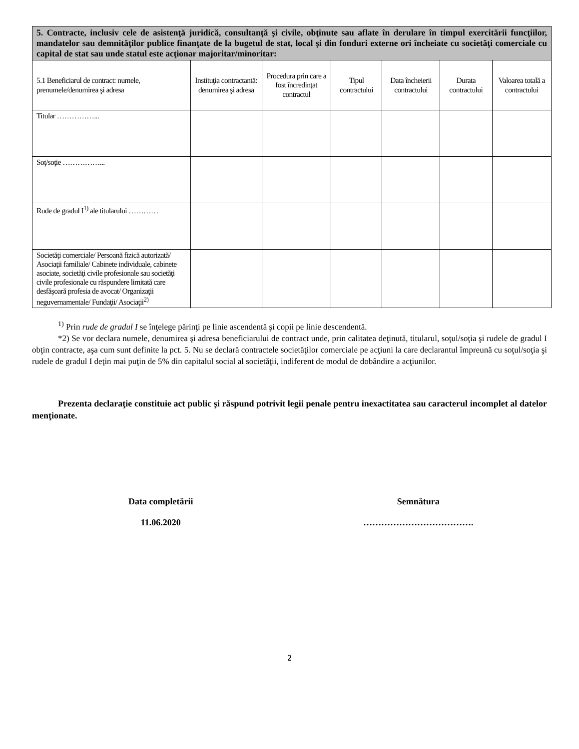| 5. Contracte, inclusiv cele de asistenţă juridică, consultanţă şi civile, obţinute sau aflate în derulare în timpul exercitării funcţiilor, mandatelor sau demnităţilor publice finanţate de la bugetul de stat, local şi din fonduri externe ori încheiate cu societăţi comerciale cu capital de stat sau unde statul este acţionar majoritar/minoritar: | | | | | | |
| 5.1 Beneficiarul de contract: numele, prenumele/denumirea şi adresa | Instituţia contractantă: denumirea şi adresa | Procedura prin care a fost încredinţat contractul | Tipul contractului | Data încheierii contractului | Durata contractului | Valoarea totală a contractului |
| Titular ……………... | | | | | | |
| Soţ/soţie ……………... | | | | | | |
| Rude de gradul I<sup>1)</sup> ale titularului ………… | | | | | | |
| Societăţi comerciale/ Persoană fizică autorizată/ Asociaţii familiale/ Cabinete individuale, cabinete asociate, societăţi civile profesionale sau societăţi civile profesionale cu răspundere limitată care desfăşoară profesia de avocat/ Organizaţii neguvernamentale/ Fundaţii/ Asociaţii<sup>2)</sup> | | | | | | |
<sup>1)</sup> Prin rude de gradul I se înţelege părinţi pe linie ascendentă şi copii pe linie descendentă.
*2) Se vor declara numele, denumirea şi adresa beneficiarului de contract unde, prin calitatea deţinută, titularul, soţul/soţia şi rudele de gradul I obţin contracte, aşa cum sunt definite la pct. 5. Nu se declară contractele societăţilor comerciale pe acţiuni la care declarantul împreună cu soţul/soţia şi rudele de gradul I deţin mai puţin de 5% din capitalul social al societăţii, indiferent de modul de dobândire a acţiunilor.
Prezenta declaraţie constituie act public şi răspund potrivit legii penale pentru inexactitatea sau caracterul incomplet al datelor menţionate.
Data completării
11.06.2020
Semnătura
……………………………….
2